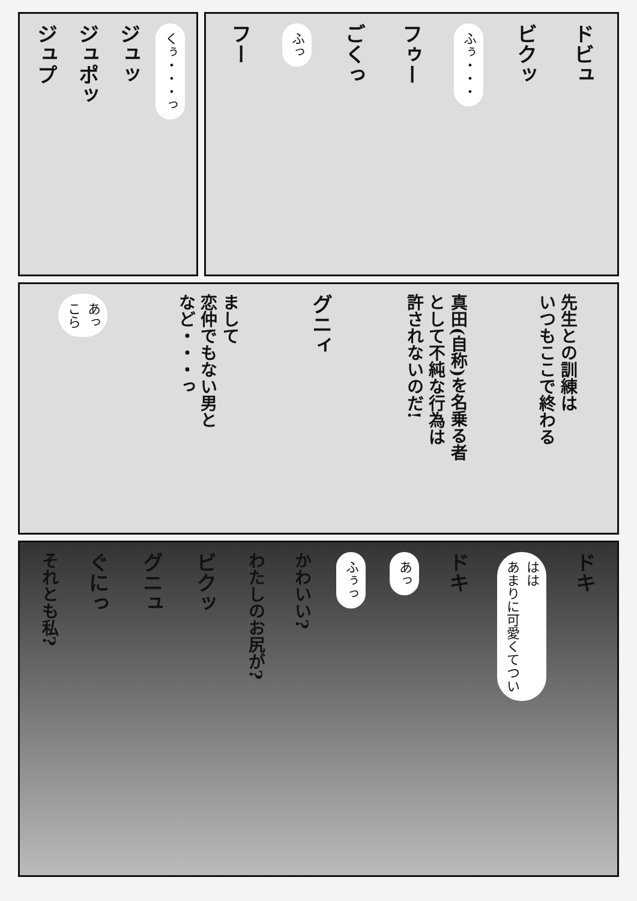くぅ・・・っ
ジュッ
ジュポッ
ジュプ
ドビュ
ビクッ
ふぅ・・・
フゥー
ごくっ
ふっ
フー
先生との訓練は
いつもここで終わる
真田(自称)を名乗る者
として不純な行為は
許されないのだ!
グニィ
まして
恋仲でもない男と
など・・・っ
あっ
こら
ドキ
はは
あまりに可愛くてつい
ドキ
あっ
ふぅっ
かわいい?
わたしのお尻が?
ビクッ
グニュ
ぐにっ
それとも私?